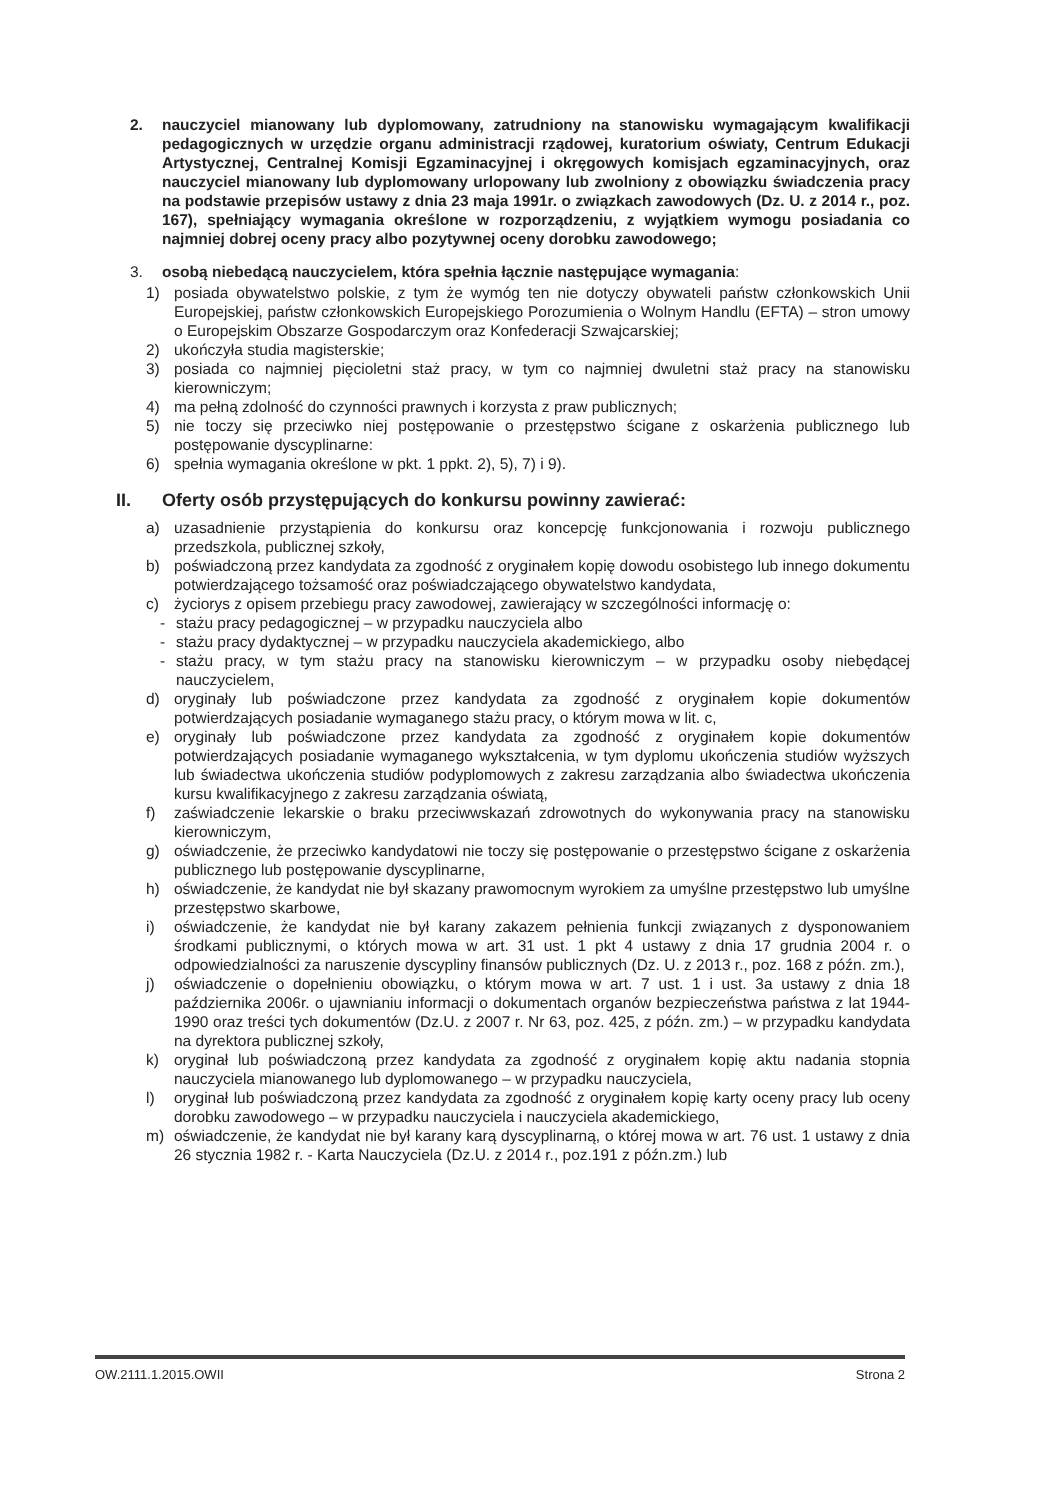2. nauczyciel mianowany lub dyplomowany, zatrudniony na stanowisku wymagającym kwalifikacji pedagogicznych w urzędzie organu administracji rządowej, kuratorium oświaty, Centrum Edukacji Artystycznej, Centralnej Komisji Egzaminacyjnej i okręgowych komisjach egzaminacyjnych, oraz nauczyciel mianowany lub dyplomowany urlopowany lub zwolniony z obowiązku świadczenia pracy na podstawie przepisów ustawy z dnia 23 maja 1991r. o związkach zawodowych (Dz. U. z 2014 r., poz. 167), spełniający wymagania określone w rozporządzeniu, z wyjątkiem wymogu posiadania co najmniej dobrej oceny pracy albo pozytywnej oceny dorobku zawodowego;
3. osobą niebedącą nauczycielem, która spełnia łącznie następujące wymagania:
1) posiada obywatelstwo polskie, z tym że wymóg ten nie dotyczy obywateli państw członkowskich Unii Europejskiej, państw członkowskich Europejskiego Porozumienia o Wolnym Handlu (EFTA) – stron umowy o Europejskim Obszarze Gospodarczym oraz Konfederacji Szwajcarskiej;
2) ukończyła studia magisterskie;
3) posiada co najmniej pięcioletni staż pracy, w tym co najmniej dwuletni staż pracy na stanowisku kierowniczym;
4) ma pełną zdolność do czynności prawnych i korzysta z praw publicznych;
5) nie toczy się przeciwko niej postępowanie o przestępstwo ścigane z oskarżenia publicznego lub postępowanie dyscyplinarne:
6) spełnia wymagania określone w pkt. 1 ppkt. 2), 5), 7) i 9).
II. Oferty osób przystępujących do konkursu powinny zawierać:
a) uzasadnienie przystąpienia do konkursu oraz koncepcję funkcjonowania i rozwoju publicznego przedszkola, publicznej szkoły,
b) poświadczoną przez kandydata za zgodność z oryginałem kopię dowodu osobistego lub innego dokumentu potwierdzającego tożsamość oraz poświadczającego obywatelstwo kandydata,
c) życiorys z opisem przebiegu pracy zawodowej, zawierający w szczególności informację o:
- stażu pracy pedagogicznej – w przypadku nauczyciela albo
- stażu pracy dydaktycznej – w przypadku nauczyciela akademickiego, albo
- stażu pracy, w tym stażu pracy na stanowisku kierowniczym – w przypadku osoby niebędącej nauczycielem,
d) oryginały lub poświadczone przez kandydata za zgodność z oryginałem kopie dokumentów potwierdzających posiadanie wymaganego stażu pracy, o którym mowa w lit. c,
e) oryginały lub poświadczone przez kandydata za zgodność z oryginałem kopie dokumentów potwierdzających posiadanie wymaganego wykształcenia, w tym dyplomu ukończenia studiów wyższych lub świadectwa ukończenia studiów podyplomowych z zakresu zarządzania albo świadectwa ukończenia kursu kwalifikacyjnego z zakresu zarządzania oświatą,
f) zaświadczenie lekarskie o braku przeciwwskazań zdrowotnych do wykonywania pracy na stanowisku kierowniczym,
g) oświadczenie, że przeciwko kandydatowi nie toczy się postępowanie o przestępstwo ścigane z oskarżenia publicznego lub postępowanie dyscyplinarne,
h) oświadczenie, że kandydat nie był skazany prawomocnym wyrokiem za umyślne przestępstwo lub umyślne przestępstwo skarbowe,
i) oświadczenie, że kandydat nie był karany zakazem pełnienia funkcji związanych z dysponowaniem środkami publicznymi, o których mowa w art. 31 ust. 1 pkt 4 ustawy z dnia 17 grudnia 2004 r. o odpowiedzialności za naruszenie dyscypliny finansów publicznych (Dz. U. z 2013 r., poz. 168 z późn. zm.),
j) oświadczenie o dopełnieniu obowiązku, o którym mowa w art. 7 ust. 1 i ust. 3a ustawy z dnia 18 października 2006r. o ujawnianiu informacji o dokumentach organów bezpieczeństwa państwa z lat 1944-1990 oraz treści tych dokumentów (Dz.U. z 2007 r. Nr 63, poz. 425, z późn. zm.) – w przypadku kandydata na dyrektora publicznej szkoły,
k) oryginał lub poświadczoną przez kandydata za zgodność z oryginałem kopię aktu nadania stopnia nauczyciela mianowanego lub dyplomowanego – w przypadku nauczyciela,
l) oryginał lub poświadczoną przez kandydata za zgodność z oryginałem kopię karty oceny pracy lub oceny dorobku zawodowego – w przypadku nauczyciela i nauczyciela akademickiego,
m) oświadczenie, że kandydat nie był karany karą dyscyplinarną, o której mowa w art. 76 ust. 1 ustawy z dnia 26 stycznia 1982 r. - Karta Nauczyciela (Dz.U. z 2014 r., poz.191 z późn.zm.) lub
OW.2111.1.2015.OWII Strona 2